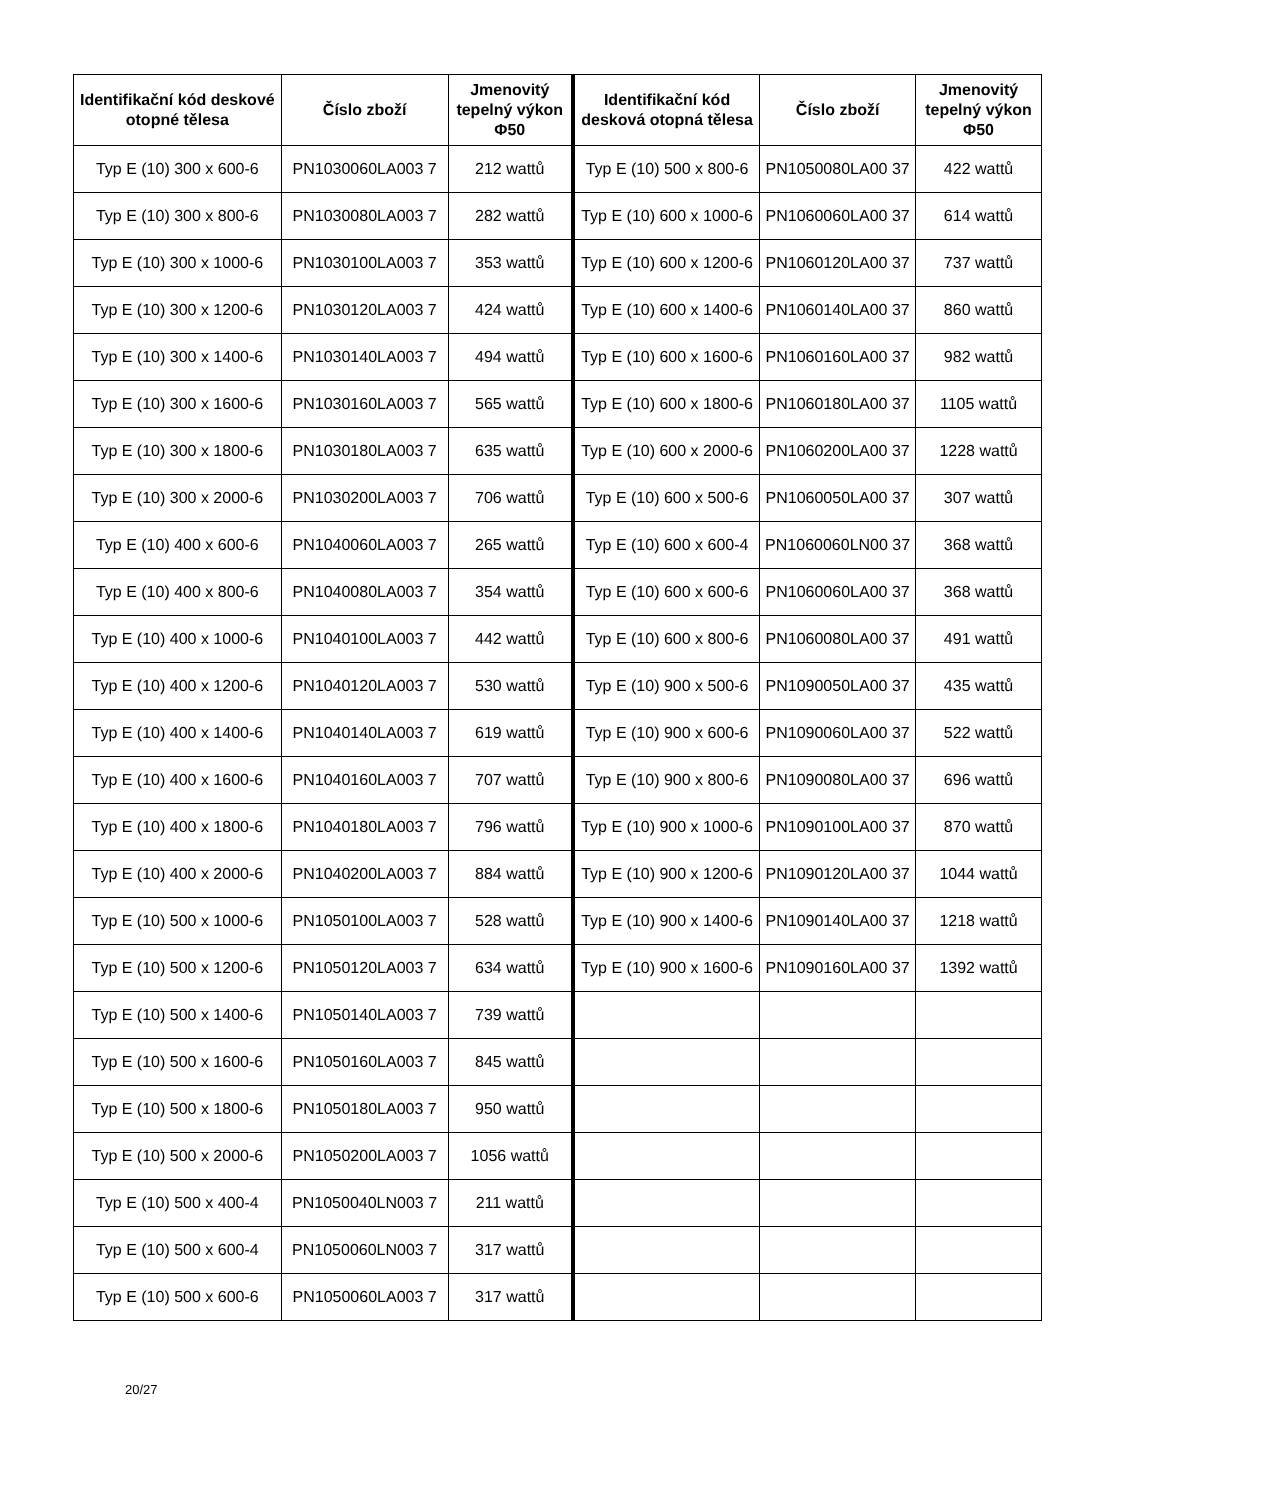| Identifikační kód deskové otopné tělesa | Číslo zboží | Jmenovitý tepelný výkon Φ50 | Identifikační kód desková otopná tělesa | Číslo zboží | Jmenovitý tepelný výkon Φ50 |
| --- | --- | --- | --- | --- | --- |
| Typ E (10) 300 x 600-6 | PN1030060LA003 7 | 212 wattů | Typ E (10) 500 x 800-6 | PN1050080LA00 37 | 422 wattů |
| Typ E (10) 300 x 800-6 | PN1030080LA003 7 | 282 wattů | Typ E (10) 600 x 1000-6 | PN1060060LA00 37 | 614 wattů |
| Typ E (10) 300 x 1000-6 | PN1030100LA003 7 | 353 wattů | Typ E (10) 600 x 1200-6 | PN1060120LA00 37 | 737 wattů |
| Typ E (10) 300 x 1200-6 | PN1030120LA003 7 | 424 wattů | Typ E (10) 600 x 1400-6 | PN1060140LA00 37 | 860 wattů |
| Typ E (10) 300 x 1400-6 | PN1030140LA003 7 | 494 wattů | Typ E (10) 600 x 1600-6 | PN1060160LA00 37 | 982 wattů |
| Typ E (10) 300 x 1600-6 | PN1030160LA003 7 | 565 wattů | Typ E (10) 600 x 1800-6 | PN1060180LA00 37 | 1105 wattů |
| Typ E (10) 300 x 1800-6 | PN1030180LA003 7 | 635 wattů | Typ E (10) 600 x 2000-6 | PN1060200LA00 37 | 1228 wattů |
| Typ E (10) 300 x 2000-6 | PN1030200LA003 7 | 706 wattů | Typ E (10) 600 x 500-6 | PN1060050LA00 37 | 307 wattů |
| Typ E (10) 400 x 600-6 | PN1040060LA003 7 | 265 wattů | Typ E (10) 600 x 600-4 | PN1060060LN00 37 | 368 wattů |
| Typ E (10) 400 x 800-6 | PN1040080LA003 7 | 354 wattů | Typ E (10) 600 x 600-6 | PN1060060LA00 37 | 368 wattů |
| Typ E (10) 400 x 1000-6 | PN1040100LA003 7 | 442 wattů | Typ E (10) 600 x 800-6 | PN1060080LA00 37 | 491 wattů |
| Typ E (10) 400 x 1200-6 | PN1040120LA003 7 | 530 wattů | Typ E (10) 900 x 500-6 | PN1090050LA00 37 | 435 wattů |
| Typ E (10) 400 x 1400-6 | PN1040140LA003 7 | 619 wattů | Typ E (10) 900 x 600-6 | PN1090060LA00 37 | 522 wattů |
| Typ E (10) 400 x 1600-6 | PN1040160LA003 7 | 707 wattů | Typ E (10) 900 x 800-6 | PN1090080LA00 37 | 696 wattů |
| Typ E (10) 400 x 1800-6 | PN1040180LA003 7 | 796 wattů | Typ E (10) 900 x 1000-6 | PN1090100LA00 37 | 870 wattů |
| Typ E (10) 400 x 2000-6 | PN1040200LA003 7 | 884 wattů | Typ E (10) 900 x 1200-6 | PN1090120LA00 37 | 1044 wattů |
| Typ E (10) 500 x 1000-6 | PN1050100LA003 7 | 528 wattů | Typ E (10) 900 x 1400-6 | PN1090140LA00 37 | 1218 wattů |
| Typ E (10) 500 x 1200-6 | PN1050120LA003 7 | 634 wattů | Typ E (10) 900 x 1600-6 | PN1090160LA00 37 | 1392 wattů |
| Typ E (10) 500 x 1400-6 | PN1050140LA003 7 | 739 wattů | | | |
| Typ E (10) 500 x 1600-6 | PN1050160LA003 7 | 845 wattů | | | |
| Typ E (10) 500 x 1800-6 | PN1050180LA003 7 | 950 wattů | | | |
| Typ E (10) 500 x 2000-6 | PN1050200LA003 7 | 1056 wattů | | | |
| Typ E (10) 500 x 400-4 | PN1050040LN003 7 | 211 wattů | | | |
| Typ E (10) 500 x 600-4 | PN1050060LN003 7 | 317 wattů | | | |
| Typ E (10) 500 x 600-6 | PN1050060LA003 7 | 317 wattů | | | |
20/27